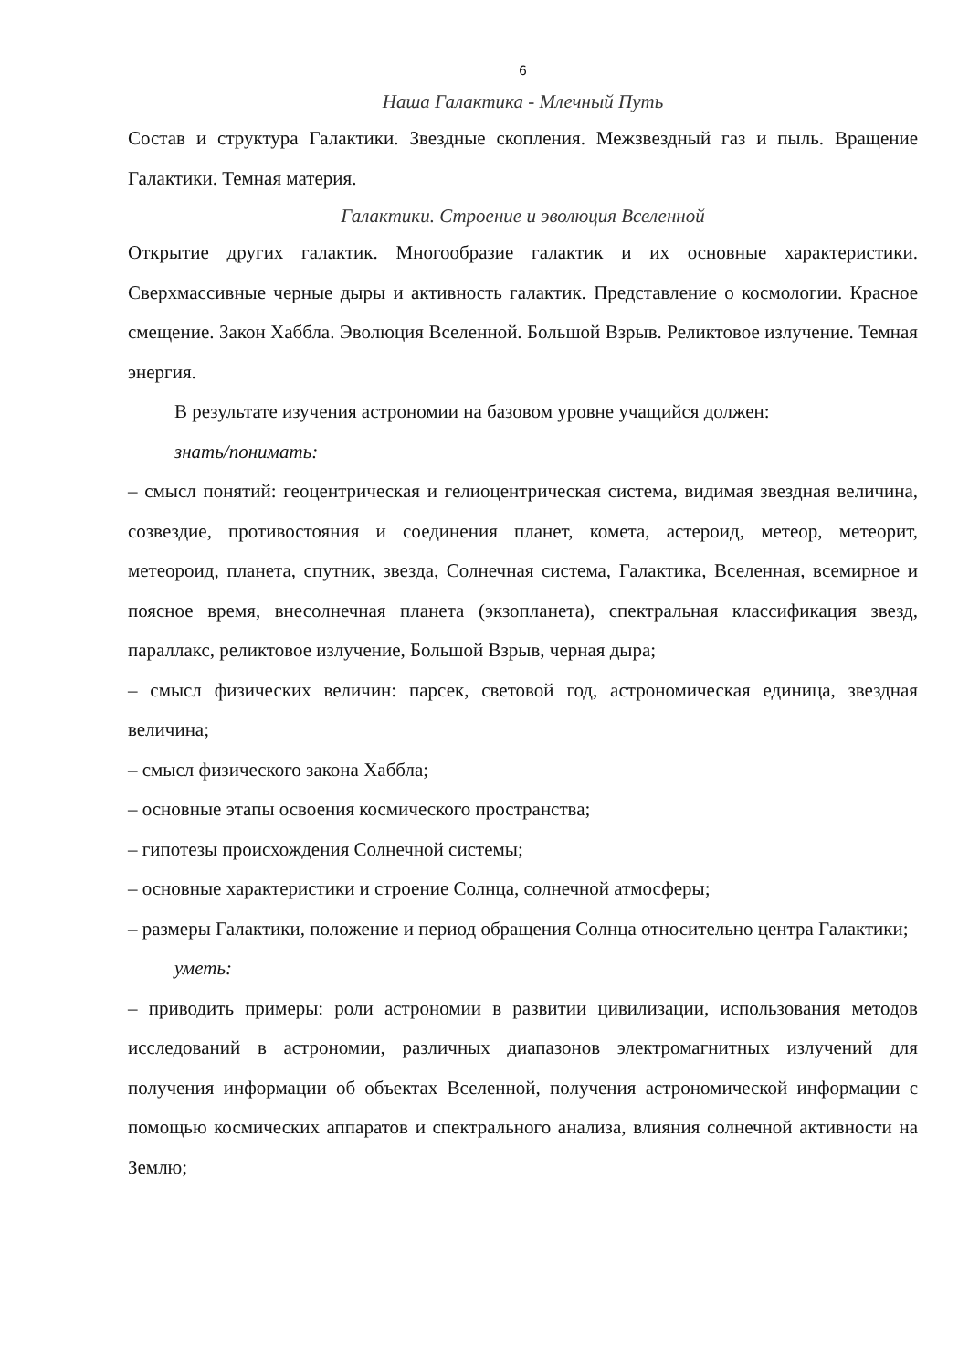6
Наша Галактика - Млечный Путь
Состав и структура Галактики. Звездные скопления. Межзвездный газ и пыль. Вращение Галактики. Темная материя.
Галактики. Строение и эволюция Вселенной
Открытие других галактик. Многообразие галактик и их основные характеристики. Сверхмассивные черные дыры и активность галактик. Представление о космологии. Красное смещение. Закон Хаббла. Эволюция Вселенной. Большой Взрыв. Реликтовое излучение. Темная энергия.
В результате изучения астрономии на базовом уровне учащийся должен:
знать/понимать:
– смысл понятий: геоцентрическая и гелиоцентрическая система, видимая звездная величина, созвездие, противостояния и соединения планет, комета, астероид, метеор, метеорит, метеороид, планета, спутник, звезда, Солнечная система, Галактика, Вселенная, всемирное и поясное время, внесолнечная планета (экзопланета), спектральная классификация звезд, параллакс, реликтовое излучение, Большой Взрыв, черная дыра;
– смысл физических величин: парсек, световой год, астрономическая единица, звездная величина;
– смысл физического закона Хаббла;
– основные этапы освоения космического пространства;
– гипотезы происхождения Солнечной системы;
– основные характеристики и строение Солнца, солнечной атмосферы;
– размеры Галактики, положение и период обращения Солнца относительно центра Галактики;
уметь:
– приводить примеры: роли астрономии в развитии цивилизации, использования методов исследований в астрономии, различных диапазонов электромагнитных излучений для получения информации об объектах Вселенной, получения астрономической информации с помощью космических аппаратов и спектрального анализа, влияния солнечной активности на Землю;